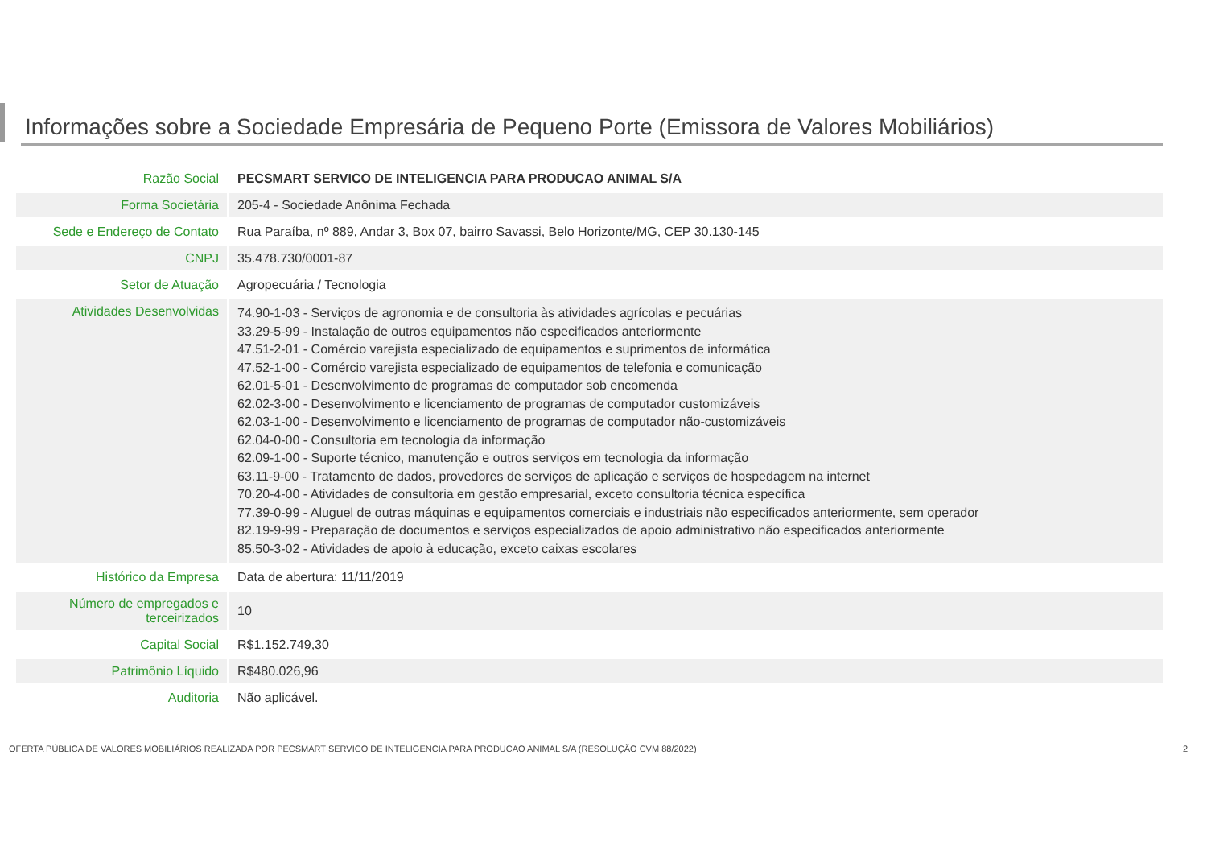Informações sobre a Sociedade Empresária de Pequeno Porte (Emissora de Valores Mobiliários)
| Razão Social | PECSMART SERVICO DE INTELIGENCIA PARA PRODUCAO ANIMAL S/A |
| Forma Societária | 205-4 - Sociedade Anônima Fechada |
| Sede e Endereço de Contato | Rua Paraíba, nº 889, Andar 3, Box 07, bairro Savassi, Belo Horizonte/MG, CEP 30.130-145 |
| CNPJ | 35.478.730/0001-87 |
| Setor de Atuação | Agropecuária / Tecnologia |
| Atividades Desenvolvidas | 74.90-1-03 - Serviços de agronomia e de consultoria às atividades agrícolas e pecuárias 33.29-5-99 - Instalação de outros equipamentos não especificados anteriormente 47.51-2-01 - Comércio varejista especializado de equipamentos e suprimentos de informática 47.52-1-00 - Comércio varejista especializado de equipamentos de telefonia e comunicação 62.01-5-01 - Desenvolvimento de programas de computador sob encomenda 62.02-3-00 - Desenvolvimento e licenciamento de programas de computador customizáveis 62.03-1-00 - Desenvolvimento e licenciamento de programas de computador não-customizáveis 62.04-0-00 - Consultoria em tecnologia da informação 62.09-1-00 - Suporte técnico, manutenção e outros serviços em tecnologia da informação 63.11-9-00 - Tratamento de dados, provedores de serviços de aplicação e serviços de hospedagem na internet 70.20-4-00 - Atividades de consultoria em gestão empresarial, exceto consultoria técnica específica 77.39-0-99 - Aluguel de outras máquinas e equipamentos comerciais e industriais não especificados anteriormente, sem operador 82.19-9-99 - Preparação de documentos e serviços especializados de apoio administrativo não especificados anteriormente 85.50-3-02 - Atividades de apoio à educação, exceto caixas escolares |
| Histórico da Empresa | Data de abertura: 11/11/2019 |
| Número de empregados e terceirizados | 10 |
| Capital Social | R$1.152.749,30 |
| Patrimônio Líquido | R$480.026,96 |
| Auditoria | Não aplicável. |
OFERTA PÚBLICA DE VALORES MOBILIÁRIOS REALIZADA POR PECSMART SERVICO DE INTELIGENCIA PARA PRODUCAO ANIMAL S/A (RESOLUÇÃO CVM 88/2022)
2